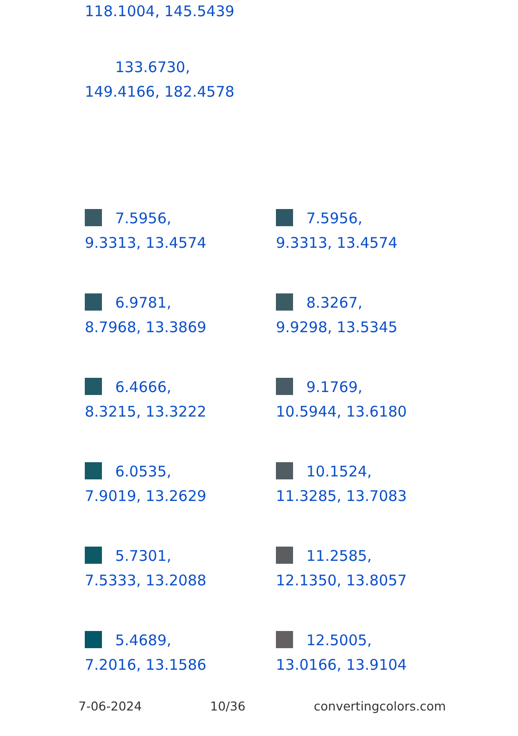118.1004, 145.5439
133.6730,
149.4166, 182.4578
7.5956, 9.3313, 13.4574
7.5956, 9.3313, 13.4574
6.9781, 8.7968, 13.3869
8.3267, 9.9298, 13.5345
6.4666, 8.3215, 13.3222
9.1769, 10.5944, 13.6180
6.0535, 7.9019, 13.2629
10.1524, 11.3285, 13.7083
5.7301, 7.5333, 13.2088
11.2585, 12.1350, 13.8057
5.4689, 7.2016, 13.1586
12.5005, 13.0166, 13.9104
7-06-2024 10/36 convertingcolors.com